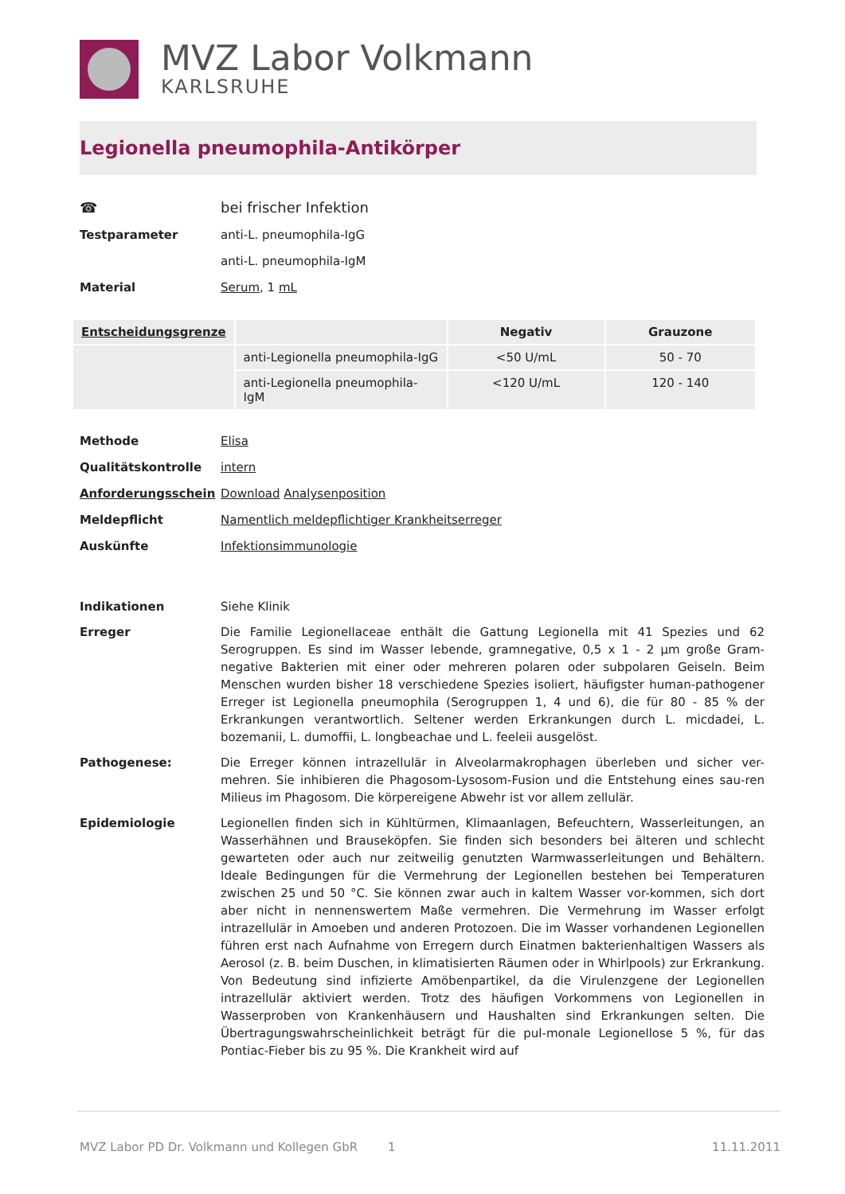MVZ Labor Volkmann
KARLSRUHE
Legionella pneumophila-Antikörper
☎ bei frischer Infektion
Testparameter anti-L. pneumophila-IgG
anti-L. pneumophila-IgM
Material Serum, 1 mL
| Entscheidungsgrenze | | Negativ | Grauzone |
| --- | --- | --- | --- |
| | anti-Legionella pneumophila-IgG | <50 U/mL | 50 - 70 |
| | anti-Legionella pneumophila-IgM | <120 U/mL | 120 - 140 |
Methode Elisa
Qualitätskontrolle intern
Anforderungsschein Download Analysenposition
Meldepflicht Namentlich meldepflichtiger Krankheitserreger
Auskünfte Infektionsimmunologie
Indikationen Siehe Klinik
Erreger Die Familie Legionellaceae enthält die Gattung Legionella mit 41 Spezies und 62 Serogruppen. Es sind im Wasser lebende, gramnegative, 0,5 x 1 - 2 µm große Gram-negative Bakterien mit einer oder mehreren polaren oder subpolaren Geiseln. Beim Menschen wurden bisher 18 verschiedene Spezies isoliert, häufigster human-pathogener Erreger ist Legionella pneumophila (Serogruppen 1, 4 und 6), die für 80 - 85 % der Erkrankungen verantwortlich. Seltener werden Erkrankungen durch L. micdadei, L. bozemanii, L. dumoffii, L. longbeachae und L. feeleii ausgelöst.
Pathogenese: Die Erreger können intrazellulär in Alveolarmakrophagen überleben und sicher ver-mehren. Sie inhibieren die Phagosom-Lysosom-Fusion und die Entstehung eines sau-ren Milieus im Phagosom. Die körpereigene Abwehr ist vor allem zellulär.
Epidemiologie Legionellen finden sich in Kühltürmen, Klimaanlagen, Befeuchtern, Wasserleitungen, an Wasserhähnen und Brauseköpfen. Sie finden sich besonders bei älteren und schlecht gewarteten oder auch nur zeitweilig genutzten Warmwasserleitungen und Behältern. Ideale Bedingungen für die Vermehrung der Legionellen bestehen bei Temperaturen zwischen 25 und 50 °C. Sie können zwar auch in kaltem Wasser vor-kommen, sich dort aber nicht in nennenswertem Maße vermehren. Die Vermehrung im Wasser erfolgt intrazellulär in Amoeben und anderen Protozoen. Die im Wasser vorhandenen Legionellen führen erst nach Aufnahme von Erregern durch Einatmen bakterienhaltigen Wassers als Aerosol (z. B. beim Duschen, in klimatisierten Räumen oder in Whirlpools) zur Erkrankung. Von Bedeutung sind infizierte Amöbenpartikel, da die Virulenzgene der Legionellen intrazellulär aktiviert werden. Trotz des häufigen Vorkommens von Legionellen in Wasserproben von Krankenhäusern und Haushalten sind Erkrankungen selten. Die Übertragungswahrscheinlichkeit beträgt für die pul-monale Legionellose 5 %, für das Pontiac-Fieber bis zu 95 %. Die Krankheit wird auf
MVZ Labor PD Dr. Volkmann und Kollegen GbR 1 11.11.2011